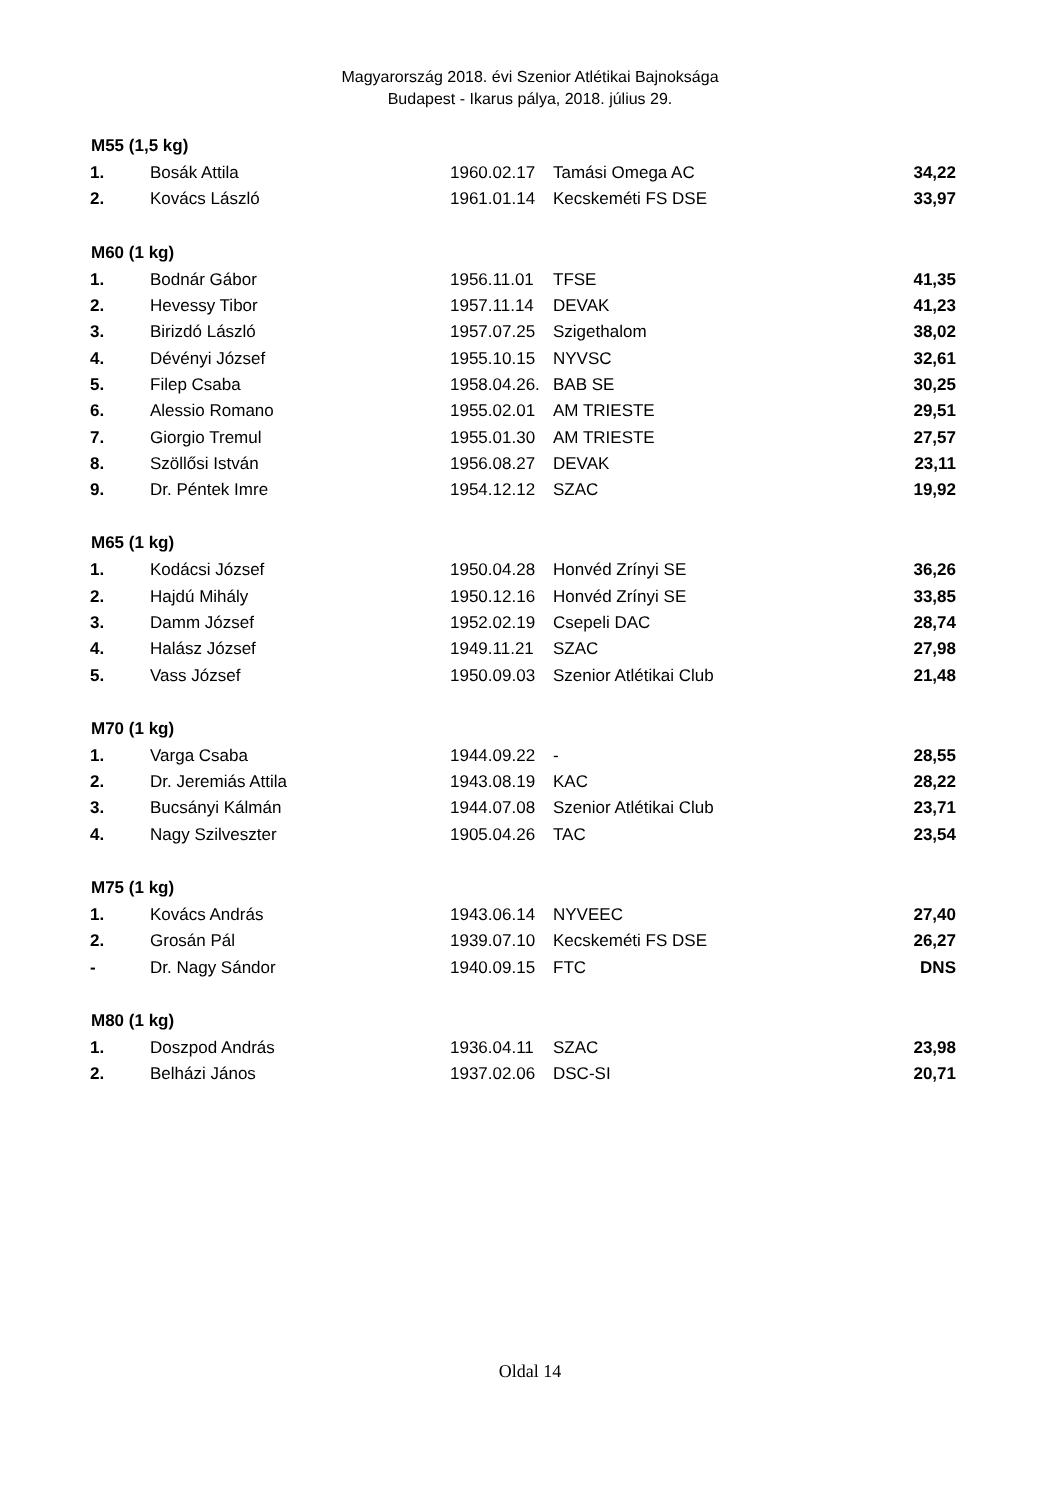Magyarország 2018. évi Szenior Atlétikai Bajnoksága
Budapest - Ikarus pálya, 2018. július 29.
| M55 (1,5 kg) | | | | |
| --- | --- | --- | --- | --- |
| 1. | Bosák Attila | 1960.02.17 | Tamási Omega AC | 34,22 |
| 2. | Kovács László | 1961.01.14 | Kecskeméti FS DSE | 33,97 |
| M60 (1 kg) | | | | |
| 1. | Bodnár Gábor | 1956.11.01 | TFSE | 41,35 |
| 2. | Hevessy Tibor | 1957.11.14 | DEVAK | 41,23 |
| 3. | Birizdó László | 1957.07.25 | Szigethalom | 38,02 |
| 4. | Dévényi József | 1955.10.15 | NYVSC | 32,61 |
| 5. | Filep Csaba | 1958.04.26. | BAB SE | 30,25 |
| 6. | Alessio Romano | 1955.02.01 | AM TRIESTE | 29,51 |
| 7. | Giorgio Tremul | 1955.01.30 | AM TRIESTE | 27,57 |
| 8. | Szöllősi István | 1956.08.27 | DEVAK | 23,11 |
| 9. | Dr. Péntek Imre | 1954.12.12 | SZAC | 19,92 |
| M65 (1 kg) | | | | |
| 1. | Kodácsi József | 1950.04.28 | Honvéd Zrínyi SE | 36,26 |
| 2. | Hajdú Mihály | 1950.12.16 | Honvéd Zrínyi SE | 33,85 |
| 3. | Damm József | 1952.02.19 | Csepeli DAC | 28,74 |
| 4. | Halász József | 1949.11.21 | SZAC | 27,98 |
| 5. | Vass József | 1950.09.03 | Szenior Atlétikai Club | 21,48 |
| M70 (1 kg) | | | | |
| 1. | Varga Csaba | 1944.09.22 | - | 28,55 |
| 2. | Dr. Jeremiás Attila | 1943.08.19 | KAC | 28,22 |
| 3. | Bucsányi Kálmán | 1944.07.08 | Szenior Atlétikai Club | 23,71 |
| 4. | Nagy Szilveszter | 1905.04.26 | TAC | 23,54 |
| M75 (1 kg) | | | | |
| 1. | Kovács András | 1943.06.14 | NYVEEC | 27,40 |
| 2. | Grosán Pál | 1939.07.10 | Kecskeméti FS DSE | 26,27 |
| - | Dr. Nagy Sándor | 1940.09.15 | FTC | DNS |
| M80 (1 kg) | | | | |
| 1. | Doszpod András | 1936.04.11 | SZAC | 23,98 |
| 2. | Belházi János | 1937.02.06 | DSC-SI | 20,71 |
Oldal 14